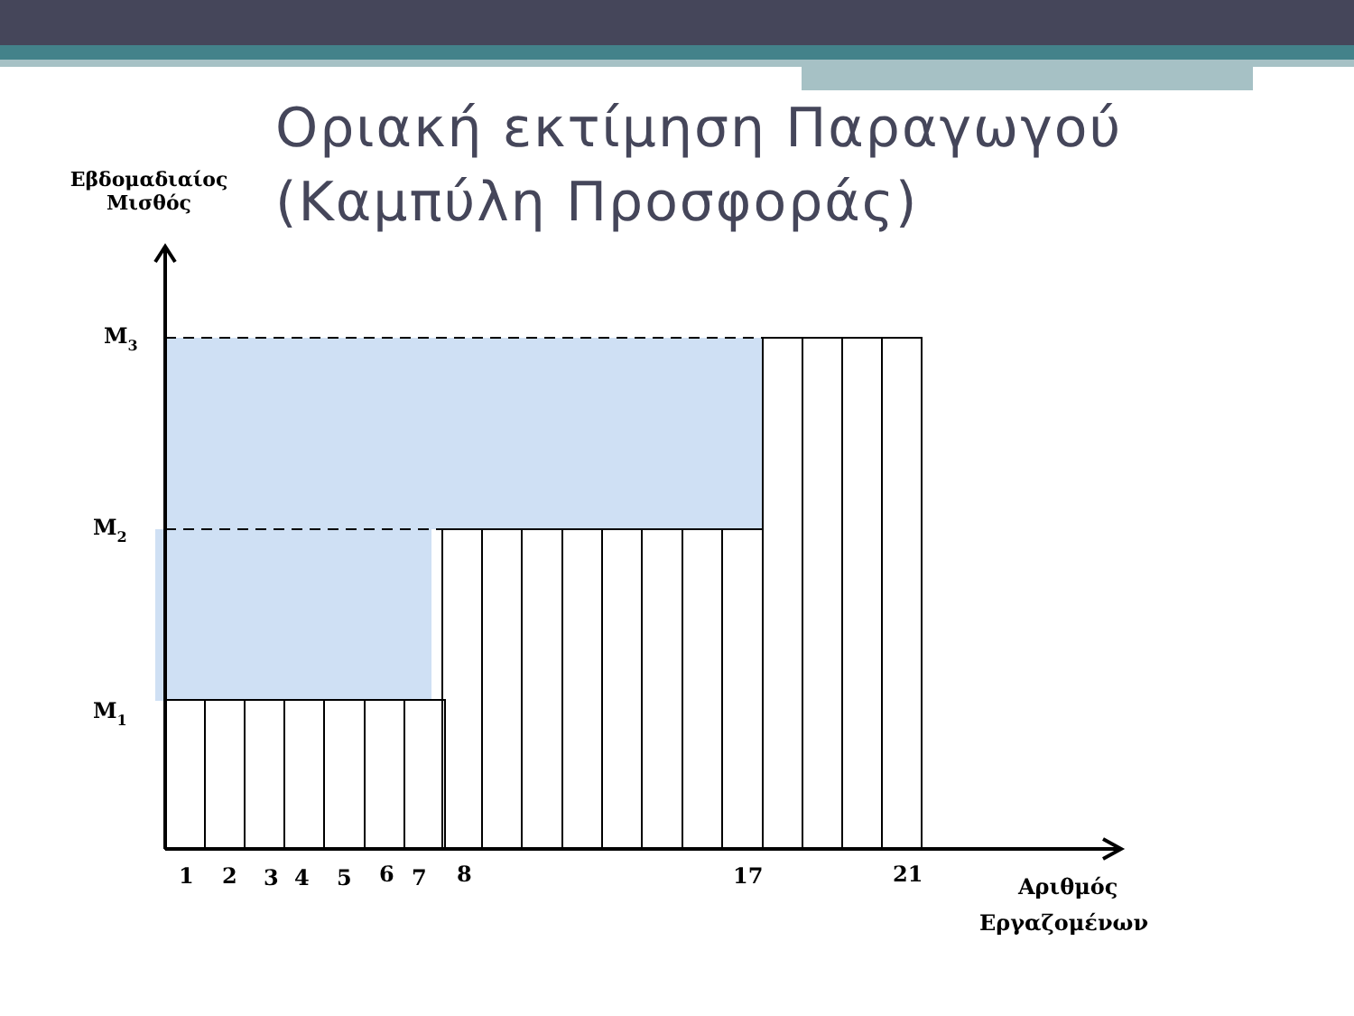Οριακή εκτίμηση Παραγωγού
(Καμπύλη Προσφοράς)
Εβδομαδιαίος
Μισθός
M3
M2
M1
1
2
3
4
5
6
7
8
17
21
Αριθμός
Εργαζομένων